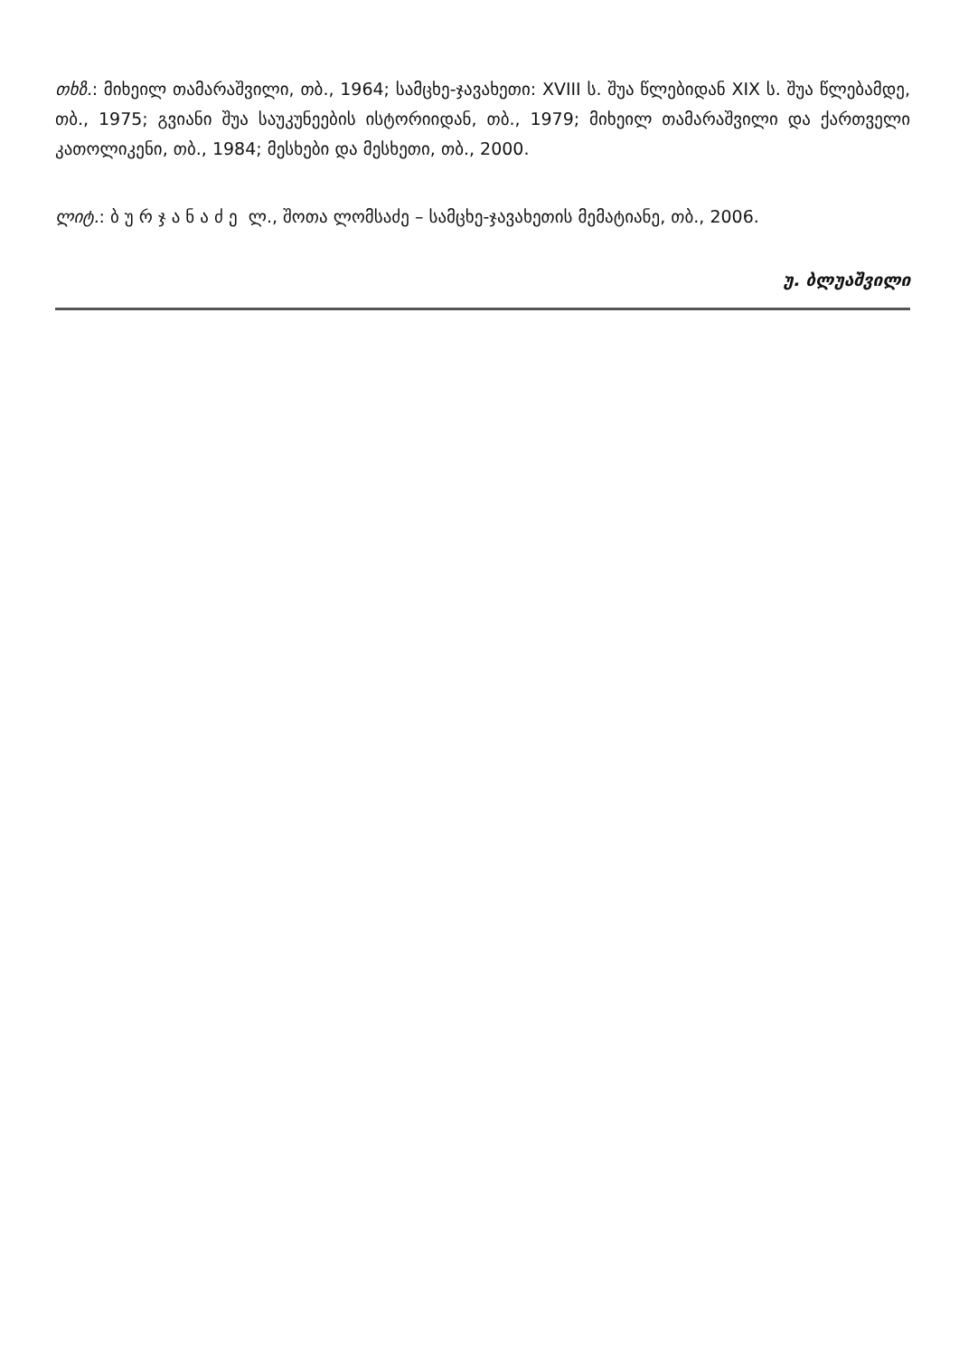თხზ.: მიხეილ თამარაშვილი, თბ., 1964; სამცხე-ჯავახეთი: XVIII ს. შუა წლებიდან XIX ს. შუა წლებამდე, თბ., 1975; გვიანი შუა საუკუნეების ისტორიიდან, თბ., 1979; მიხეილ თამარაშვილი და ქართველი კათოლიკენი, თბ., 1984; მესხები და მესხეთი, თბ., 2000.
ლიტ.: ბ უ რ ჯ ა ნ ა ძ ე ლ., შოთა ლომსაძე – სამცხე-ჯავახეთის მემატიანე, თბ., 2006.
უ. ბლუაშვილი